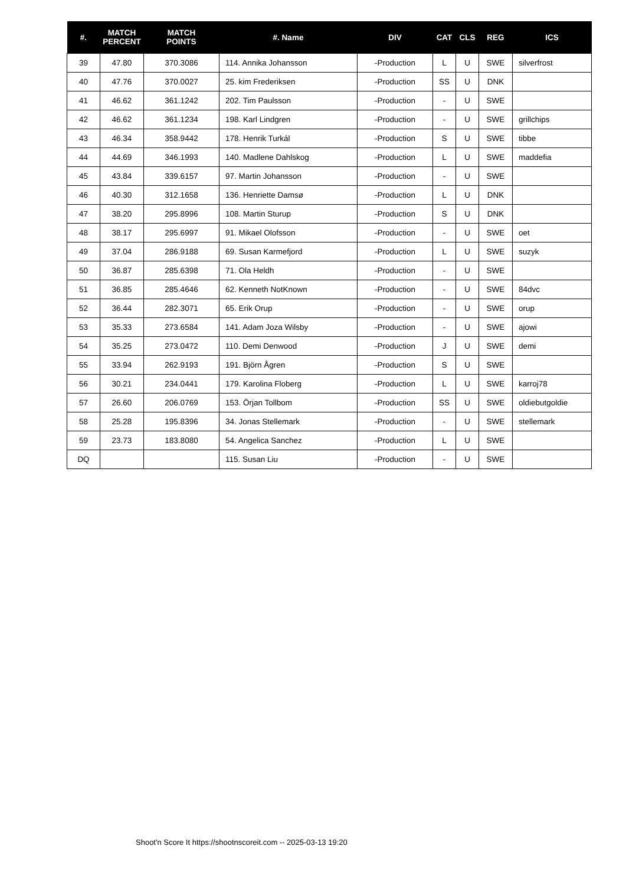| #. | MATCH PERCENT | MATCH POINTS | #. Name | DIV | CAT | CLS | REG | ICS |
| --- | --- | --- | --- | --- | --- | --- | --- | --- |
| 39 | 47.80 | 370.3086 | 114. Annika Johansson | -Production | L | U | SWE | silverfrost |
| 40 | 47.76 | 370.0027 | 25. kim Frederiksen | -Production | SS | U | DNK | |
| 41 | 46.62 | 361.1242 | 202. Tim Paulsson | -Production | - | U | SWE | |
| 42 | 46.62 | 361.1234 | 198. Karl Lindgren | -Production | - | U | SWE | grillchips |
| 43 | 46.34 | 358.9442 | 178. Henrik Turkál | -Production | S | U | SWE | tibbe |
| 44 | 44.69 | 346.1993 | 140. Madlene Dahlskog | -Production | L | U | SWE | maddefia |
| 45 | 43.84 | 339.6157 | 97. Martin Johansson | -Production | - | U | SWE | |
| 46 | 40.30 | 312.1658 | 136. Henriette Damsø | -Production | L | U | DNK | |
| 47 | 38.20 | 295.8996 | 108. Martin Sturup | -Production | S | U | DNK | |
| 48 | 38.17 | 295.6997 | 91. Mikael Olofsson | -Production | - | U | SWE | oet |
| 49 | 37.04 | 286.9188 | 69. Susan Karmefjord | -Production | L | U | SWE | suzyk |
| 50 | 36.87 | 285.6398 | 71. Ola Heldh | -Production | - | U | SWE | |
| 51 | 36.85 | 285.4646 | 62. Kenneth NotKnown | -Production | - | U | SWE | 84dvc |
| 52 | 36.44 | 282.3071 | 65. Erik Orup | -Production | - | U | SWE | orup |
| 53 | 35.33 | 273.6584 | 141. Adam Joza Wilsby | -Production | - | U | SWE | ajowi |
| 54 | 35.25 | 273.0472 | 110. Demi Denwood | -Production | J | U | SWE | demi |
| 55 | 33.94 | 262.9193 | 191. Björn Ågren | -Production | S | U | SWE | |
| 56 | 30.21 | 234.0441 | 179. Karolina Floberg | -Production | L | U | SWE | karroj78 |
| 57 | 26.60 | 206.0769 | 153. Örjan Tollbom | -Production | SS | U | SWE | oldiebutgoldie |
| 58 | 25.28 | 195.8396 | 34. Jonas Stellemark | -Production | - | U | SWE | stellemark |
| 59 | 23.73 | 183.8080 | 54. Angelica Sanchez | -Production | L | U | SWE | |
| DQ | | | 115. Susan Liu | -Production | - | U | SWE | |
Shoot'n Score It https://shootnscoreit.com -- 2025-03-13 19:20